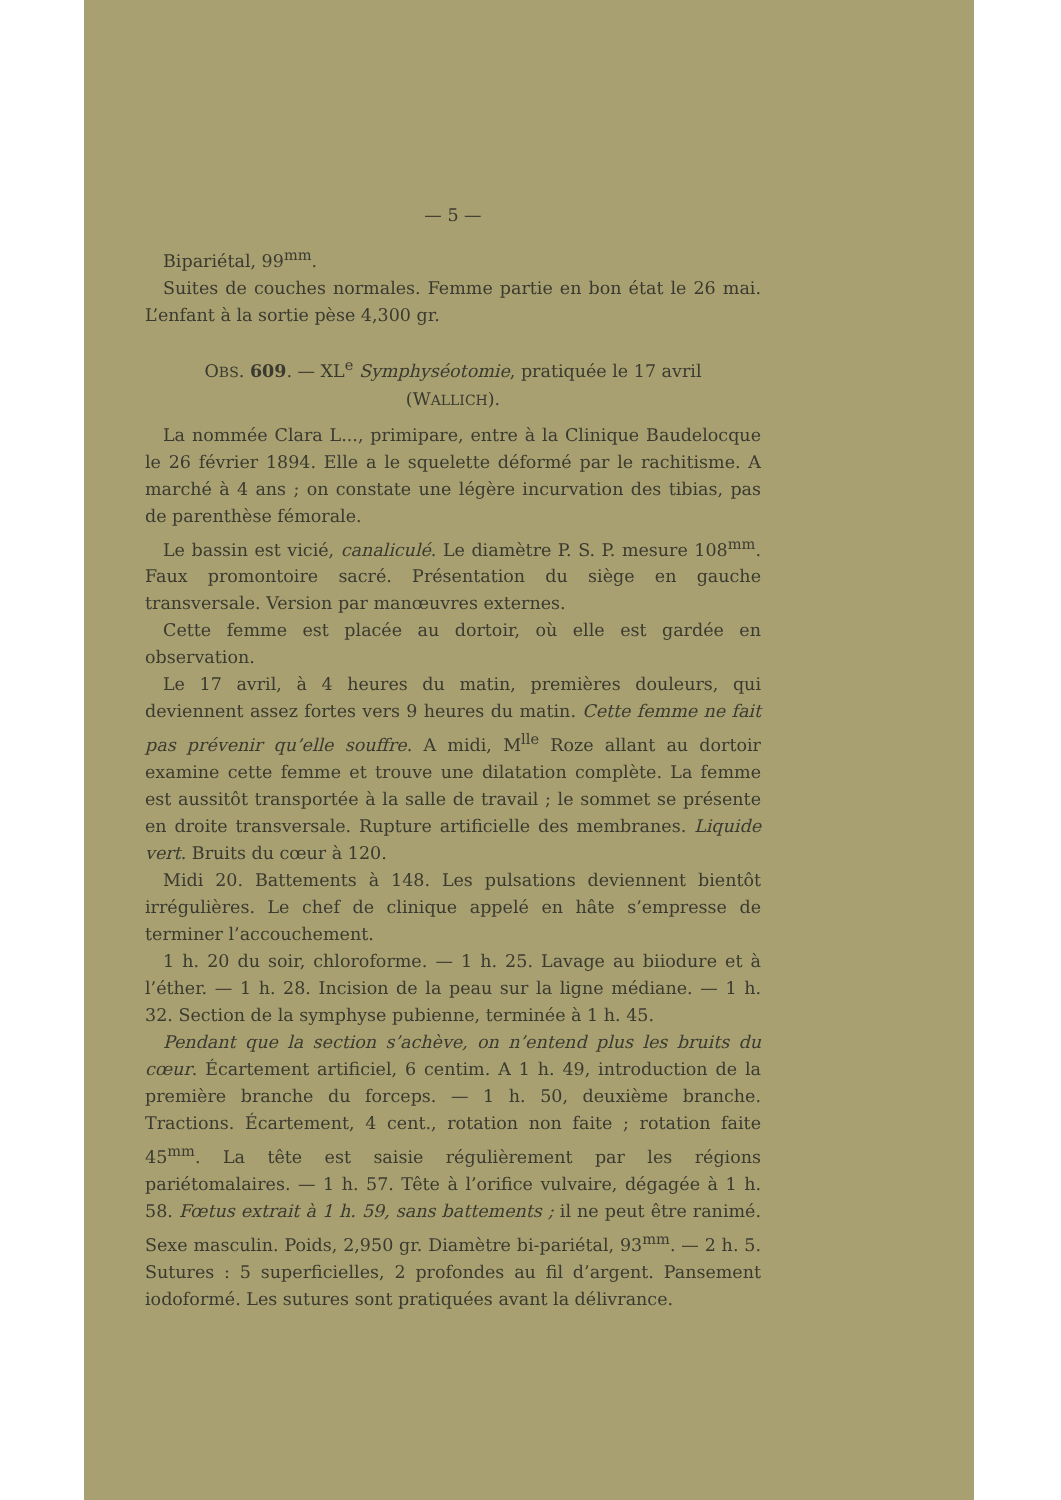— 5 —
Bipariétal, 99<sup>mm</sup>.
Suites de couches normales. Femme partie en bon état le 26 mai. L’enfant à la sortie pèse 4,300 gr.
OBS. 609. — XL<sup>e</sup> Symphyséotomie, pratiquée le 17 avril
(WALLICH).
La nommée Clara L..., primipare, entre à la Clinique Baudelocque le 26 février 1894. Elle a le squelette déformé par le rachitisme. A marché à 4 ans ; on constate une légère incurvation des tibias, pas de parenthèse fémorale.
Le bassin est vicié, canaliculé. Le diamètre P. S. P. mesure 108<sup>mm</sup>. Faux promontoire sacré. Présentation du siège en gauche transversale. Version par manœuvres externes.
Cette femme est placée au dortoir, où elle est gardée en observation.
Le 17 avril, à 4 heures du matin, premières douleurs, qui deviennent assez fortes vers 9 heures du matin. Cette femme ne fait pas prévenir qu’elle souffre. A midi, M<sup>lle</sup> Roze allant au dortoir examine cette femme et trouve une dilatation complète. La femme est aussitôt transportée à la salle de travail ; le sommet se présente en droite transversale. Rupture artificielle des membranes. Liquide vert. Bruits du cœur à 120.
Midi 20. Battements à 148. Les pulsations deviennent bientôt irrégulières. Le chef de clinique appelé en hâte s’empresse de terminer l’accouchement.
1 h. 20 du soir, chloroforme. — 1 h. 25. Lavage au biiodure et à l’éther. — 1 h. 28. Incision de la peau sur la ligne médiane. — 1 h. 32. Section de la symphyse pubienne, terminée à 1 h. 45.
Pendant que la section s’achève, on n’entend plus les bruits du cœur. Écartement artificiel, 6 centim. A 1 h. 49, introduction de la première branche du forceps. — 1 h. 50, deuxième branche. Tractions. Écartement, 4 cent., rotation non faite ; rotation faite 45<sup>mm</sup>. La tête est saisie régulièrement par les régions pariétomalaires. — 1 h. 57. Tête à l’orifice vulvaire, dégagée à 1 h. 58. Fœtus extrait à 1 h. 59, sans battements ; il ne peut être ranimé. Sexe masculin. Poids, 2,950 gr. Diamètre bi-pariétal, 93<sup>mm</sup>. — 2 h. 5. Sutures : 5 superficielles, 2 profondes au fil d’argent. Pansement iodoformé. Les sutures sont pratiquées avant la délivrance.